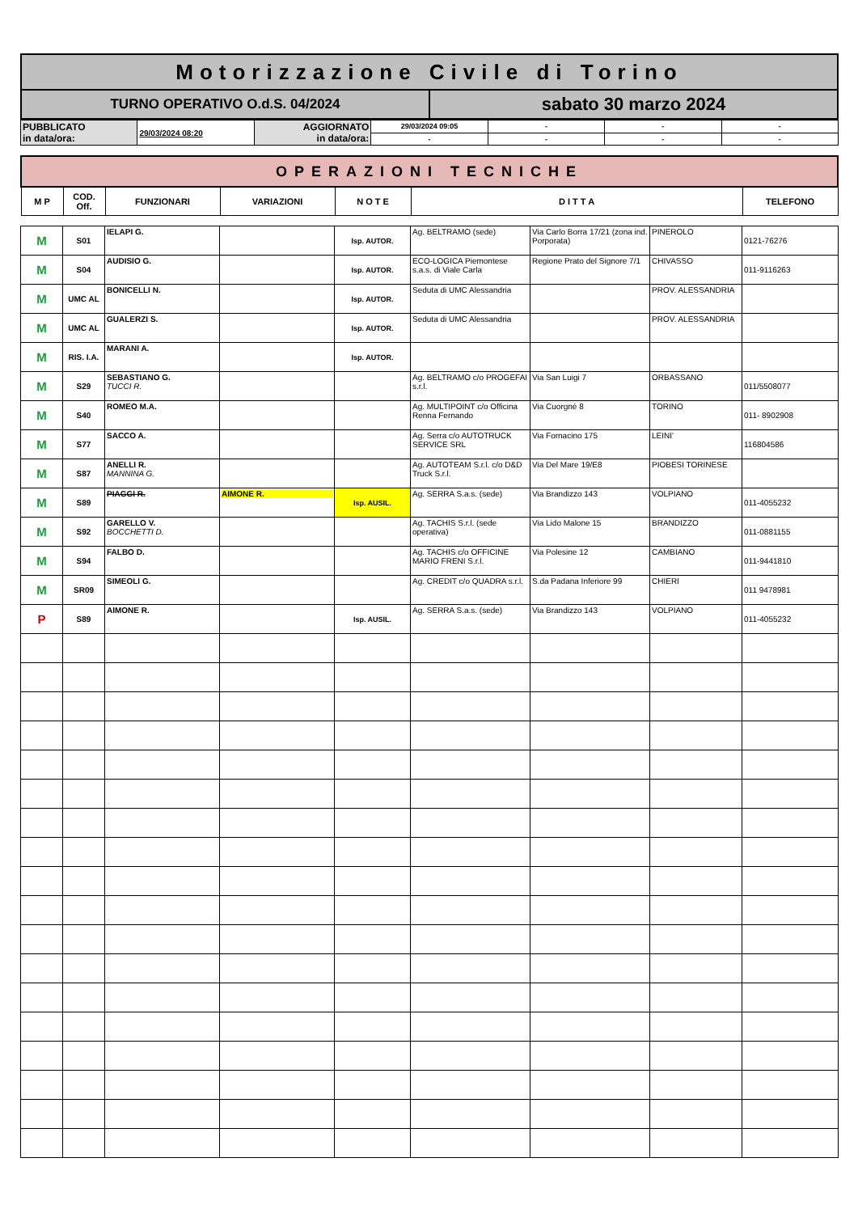| Motorizzazione Civile di Torino | |
| TURNO OPERATIVO O.d.S. 04/2024 | sabato 30 marzo 2024 |
| PUBBLICATO in data/ora: | 29/03/2024 08:20 | AGGIORNATO in data/ora: | 29/03/2024 09:05 | - | - | - |
| | | | - | - | - | - |
| OPERAZIONI TECNICHE | | | | | | |
| M P | COD. Off. | FUNZIONARI | VARIAZIONI | N O T E | D I T T A | TELEFONO |
| M | S01 | IELAPI G. | | Isp. AUTOR. | Ag. BELTRAMO (sede) | Via Carlo Borra 17/21 (zona ind. Porporata) | PINEROLO | 0121-76276 |
| M | S04 | AUDISIO G. | | Isp. AUTOR. | ECO-LOGICA Piemontese s.a.s. di Viale Carla | Regione Prato del Signore 7/1 | CHIVASSO | 011-9116263 |
| M | UMC AL | BONICELLI N. | | Isp. AUTOR. | Seduta di UMC Alessandria | | PROV. ALESSANDRIA | |
| M | UMC AL | GUALERZI S. | | Isp. AUTOR. | Seduta di UMC Alessandria | | PROV. ALESSANDRIA | |
| M | RIS. I.A. | MARANI A. | | Isp. AUTOR. | | | | |
| M | S29 | SEBASTIANO G. TUCCI R. | | | Ag. BELTRAMO c/o PROGEFAI s.r.l. | Via San Luigi 7 | ORBASSANO | 011/5508077 |
| M | S40 | ROMEO M.A. | | | Ag. MULTIPOINT c/o Officina Renna Fernando | Via Cuorgné 8 | TORINO | 011- 8902908 |
| M | S77 | SACCO A. | | | Ag. Serra c/o AUTOTRUCK SERVICE SRL | Via Fornacino 175 | LEINI' | 116804586 |
| M | S87 | ANELLI R. MANNINA G. | | | Ag. AUTOTEAM S.r.l. c/o D&D Truck S.r.l. | Via Del Mare 19/E8 | PIOBESI TORINESE | |
| M | S89 | PIAGGI R. | AIMONE R. | Isp. AUSIL. | Ag. SERRA S.a.s. (sede) | Via Brandizzo 143 | VOLPIANO | 011-4055232 |
| M | S92 | GARELLO V. BOCCHETTI D. | | | Ag. TACHIS S.r.l. (sede operativa) | Via Lido Malone 15 | BRANDIZZO | 011-0881155 |
| M | S94 | FALBO D. | | | Ag. TACHIS c/o OFFICINE MARIO FRENI S.r.l. | Via Polesine 12 | CAMBIANO | 011-9441810 |
| M | SR09 | SIMEOLI G. | | | Ag. CREDIT c/o QUADRA s.r.l. | S.da Padana Inferiore 99 | CHIERI | 011 9478981 |
| P | S89 | AIMONE R. | | Isp. AUSIL. | Ag. SERRA S.a.s. (sede) | Via Brandizzo 143 | VOLPIANO | 011-4055232 |